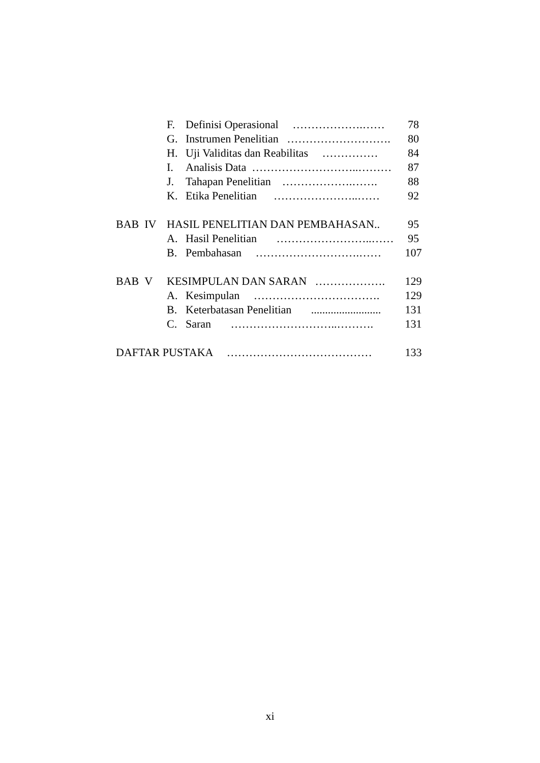| | F. | Definisi Operasional ……………….…… | 78 |
| | G. | Instrumen Penelitian ………………………. | 80 |
| | H. | Uji Validitas dan Reabilitas …………… | 84 |
| | I. | Analisis Data ………………………..……… | 87 |
| | J. | Tahapan Penelitian ……………….……. | 88 |
| | K. | Etika Penelitian …………………..…… | 92 |
| BAB IV | HASIL PENELITIAN DAN PEMBAHASAN.. | | 95 |
| | A. | Hasil Penelitian ……………………..…… | 95 |
| | B. | Pembahasan ……………………….…… | 107 |
| BAB V | KESIMPULAN DAN SARAN ………………. | | 129 |
| | A. | Kesimpulan ……………………………. | 129 |
| | B. | Keterbatasan Penelitian ......................... | 131 |
| | C. | Saran ………………………..………. | 131 |
| DAFTAR PUSTAKA ………………………………… | | | 133 |
xi